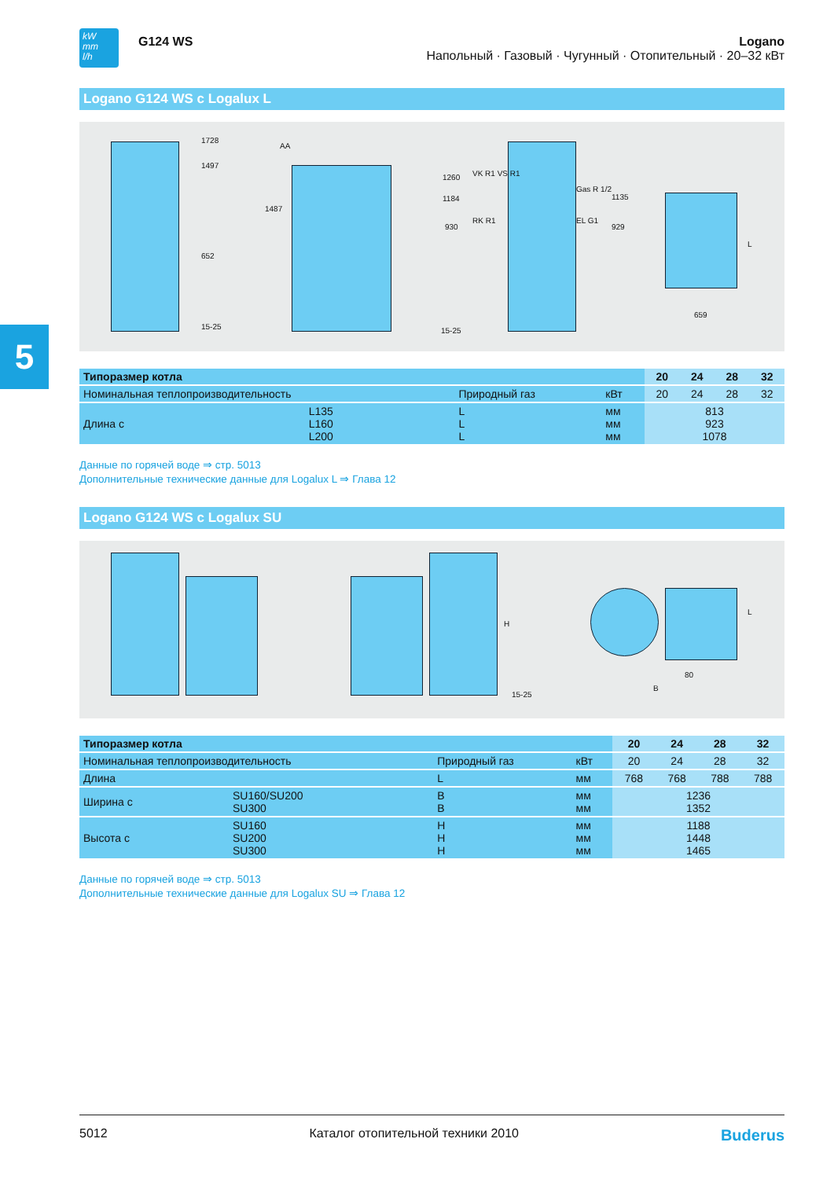5
kW
mm
l/h
G124 WS
Logano
Напольный · Газовый · Чугунный · Отопительный · 20–32 кВт
Logano G124 WS с Logalux L
1728
1497
652
15-25
AA
1487
1260 VK R1 VS R1
1184
930
RK R1
15-25
Gas R 1/2
1135
EL G1
929
L
659
| Типоразмер котла | | | | 20 | 24 | 28 | 32 |
| --- | --- | --- | --- | --- | --- | --- | --- |
| Номинальная теплопроизводительность | | Природный газ | кВт | 20 | 24 | 28 | 32 |
| Длина с | L135 L160 L200 | L L L | мм мм мм | 813 923 1078 | | | |
Данные по горячей воде ⇒ стр. 5013
Дополнительные технические данные для Logalux L ⇒ Глава 12
Logano G124 WS с Logalux SU
H
15-25
L
80
B
| Типоразмер котла | | | | 20 | 24 | 28 | 32 |
| --- | --- | --- | --- | --- | --- | --- | --- |
| Номинальная теплопроизводительность | | Природный газ | кВт | 20 | 24 | 28 | 32 |
| Длина | | L | мм | 768 | 768 | 788 | 788 |
| Ширина с | SU160/SU200 SU300 | B B | мм мм | 1236 1352 | | | |
| Высота с | SU160 SU200 SU300 | H H H | мм мм мм | 1188 1448 1465 | | | |
Данные по горячей воде ⇒ стр. 5013
Дополнительные технические данные для Logalux SU ⇒ Глава 12
5012 Каталог отопительной техники 2010 Buderus